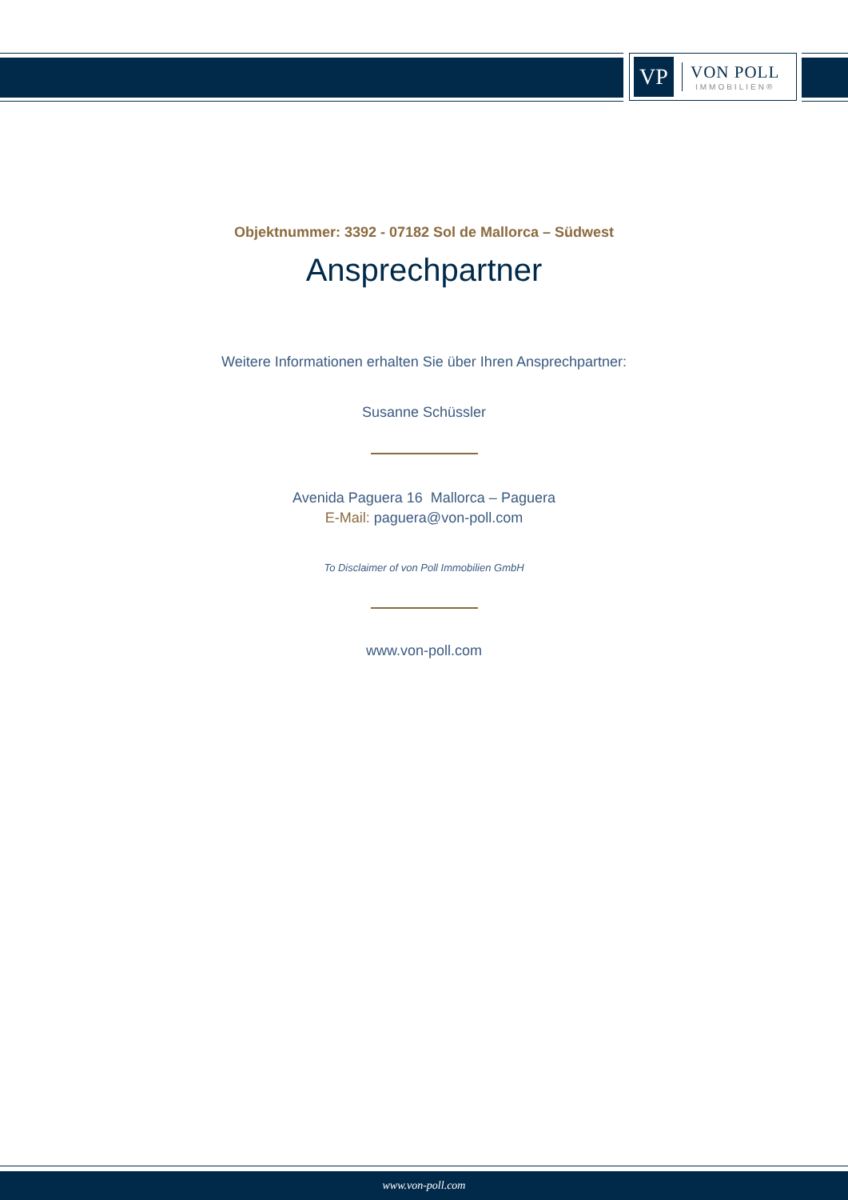VP
VON POLL
IMMOBILIEN®
Objektnummer: 3392 - 07182 Sol de Mallorca – Südwest
Ansprechpartner
Weitere Informationen erhalten Sie über Ihren Ansprechpartner:
Susanne Schüssler
Avenida Paguera 16 Mallorca – Paguera
E-Mail: paguera@von-poll.com
To Disclaimer of von Poll Immobilien GmbH
www.von-poll.com
www.von-poll.com